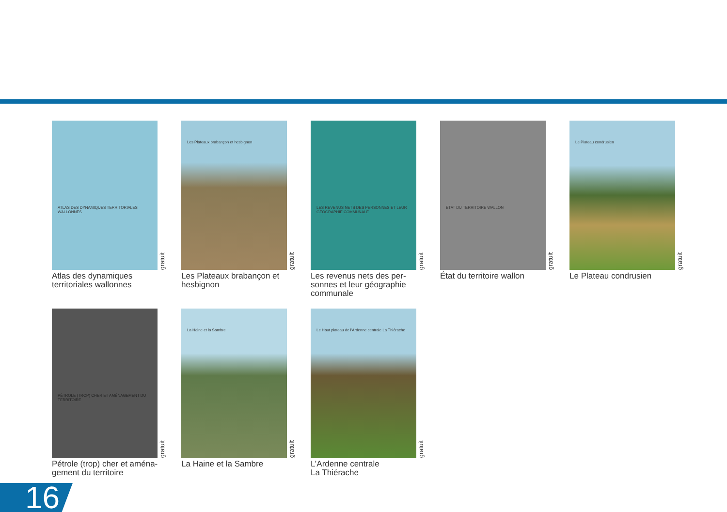ATLAS DES DYNAMIQUES TERRITORIALES WALLONNES
gratuit
Atlas des dynamiques territoriales wallonnes
Les Plateaux brabançon et hesbignon
gratuit
Les Plateaux brabançon et hesbignon
LES REVENUS NETS DES PERSONNES ET LEUR GÉOGRAPHIE COMMUNALE
gratuit
Les revenus nets des per-sonnes et leur géographie communale
ETAT DU TERRITOIRE WALLON
gratuit
État du territoire wallon
Le Plateau condrusien
gratuit
Le Plateau condrusien
PÉTROLE (TROP) CHER ET AMÉNAGEMENT DU TERRITOIRE
gratuit
Pétrole (trop) cher et aména-gement du territoire
La Haine et la Sambre
gratuit
La Haine et la Sambre
Le Haut plateau de l'Ardenne centrale La Thiérache
gratuit
L’Ardenne centrale
La Thiérache
16